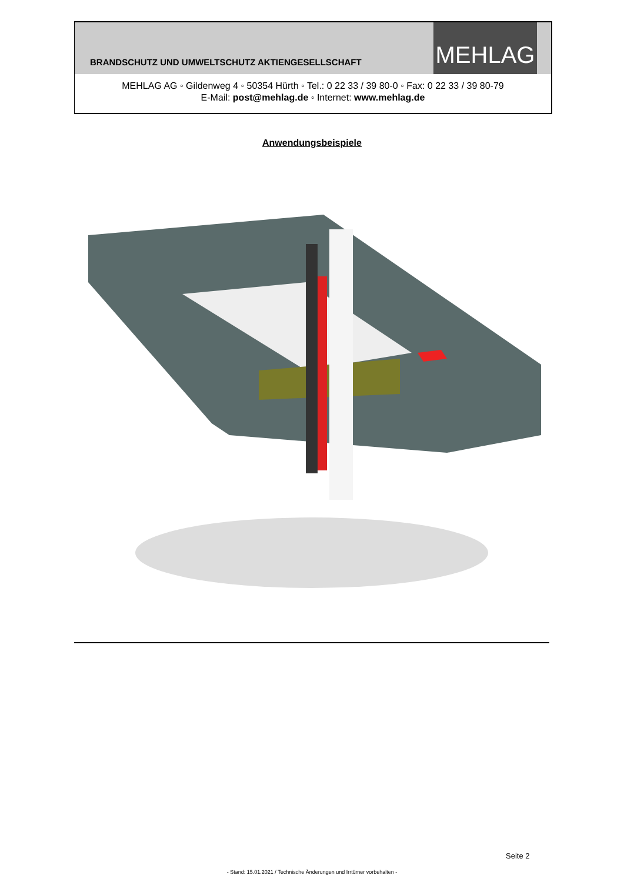BRANDSCHUTZ UND UMWELTSCHUTZ AKTIENGESELLSCHAFT
MEHLAG
MEHLAG AG ◦ Gildenweg 4 ◦ 50354 Hürth ◦ Tel.: 0 22 33 / 39 80-0 ◦ Fax: 0 22 33 / 39 80-79
E-Mail: post@mehlag.de ◦ Internet: www.mehlag.de
Anwendungsbeispiele
Seite 2
- Stand: 15.01.2021 / Technische Änderungen und Irrtümer vorbehalten -